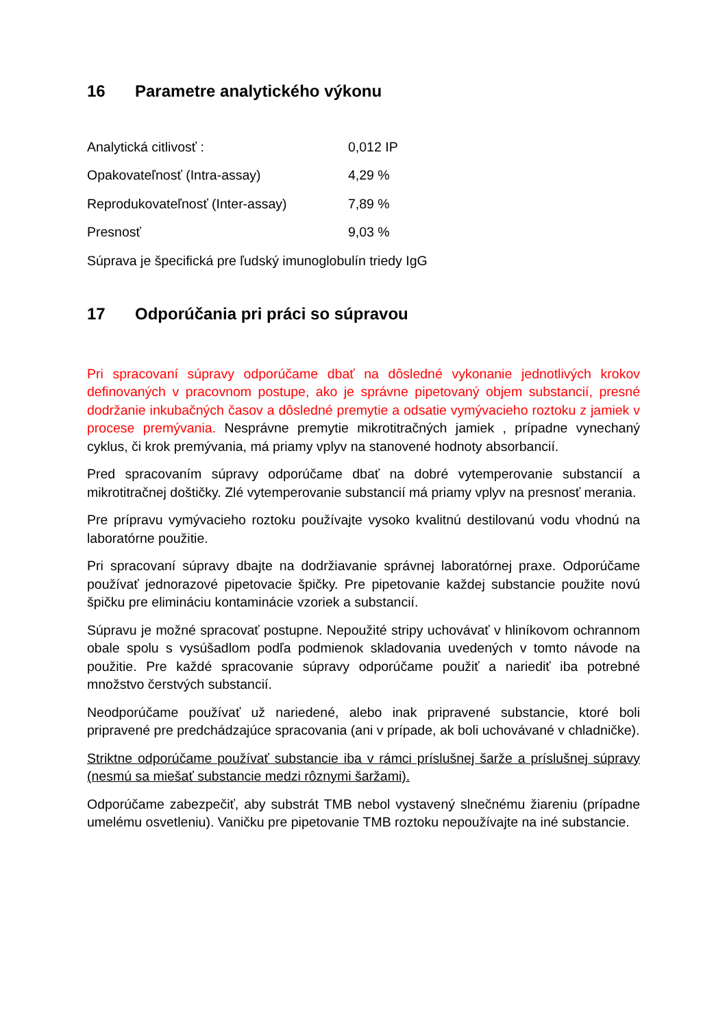16 Parametre analytického výkonu
| Analytická citlivosť : | 0,012 IP |
| Opakovateľnosť (Intra-assay) | 4,29 % |
| Reprodukovateľnosť (Inter-assay) | 7,89 % |
| Presnosť | 9,03 % |
Súprava je špecifická pre ľudský imunoglobulín triedy IgG
17 Odporúčania pri práci so súpravou
Pri spracovaní súpravy odporúčame dbať na dôsledné vykonanie jednotlivých krokov definovaných v pracovnom postupe, ako je správne pipetovaný objem substancií, presné dodržanie inkubačných časov a dôsledné premytie a odsatie vymývacieho roztoku z jamiek v procese premývania. Nesprávne premytie mikrotitračných jamiek , prípadne vynechaný cyklus, či krok premývania, má priamy vplyv na stanovené hodnoty absorbancií.
Pred spracovaním súpravy odporúčame dbať na dobré vytemperovanie substancií a mikrotitračnej doštičky. Zlé vytemperovanie substancií má priamy vplyv na presnosť merania.
Pre prípravu vymývacieho roztoku používajte vysoko kvalitnú destilovanú vodu vhodnú na laboratórne použitie.
Pri spracovaní súpravy dbajte na dodržiavanie správnej laboratórnej praxe. Odporúčame používať jednorazové pipetovacie špičky. Pre pipetovanie každej substancie použite novú špičku pre elimináciu kontaminácie vzoriek a substancií.
Súpravu je možné spracovať postupne. Nepoužité stripy uchovávať v hliníkovom ochrannom obale spolu s vysúšadlom podľa podmienok skladovania uvedených v tomto návode na použitie. Pre každé spracovanie súpravy odporúčame použiť a nariediť iba potrebné množstvo čerstvých substancií.
Neodporúčame používať už nariedené, alebo inak pripravené substancie, ktoré boli pripravené pre predchádzajúce spracovania (ani v prípade, ak boli uchovávané v chladničke).
Striktne odporúčame používať substancie iba v rámci príslušnej šarže a príslušnej súpravy (nesmú sa miešať substancie medzi rôznymi šaržami).
Odporúčame zabezpečiť, aby substrát TMB nebol vystavený slnečnému žiareniu (prípadne umelému osvetleniu). Vaničku pre pipetovanie TMB roztoku nepoužívajte na iné substancie.